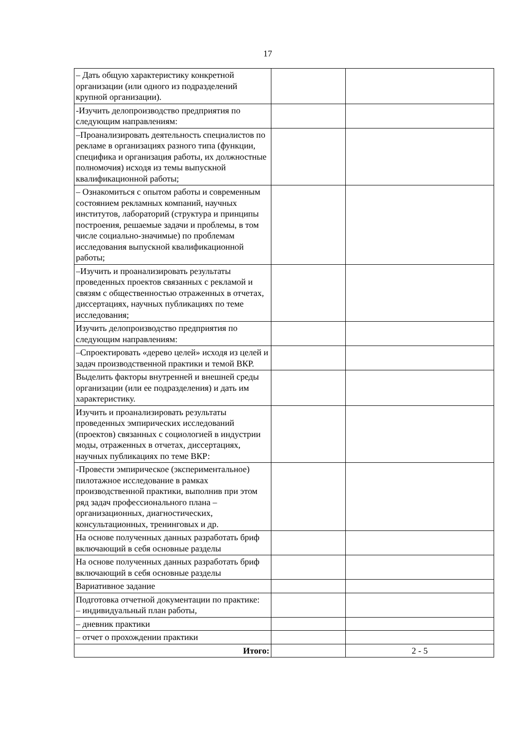17
| – Дать общую характеристику конкретной организации (или одного из подразделений крупной организации). | | |
| -Изучить делопроизводство предприятия по следующим направлениям: | | |
| –Проанализировать деятельность специалистов по рекламе в организациях разного типа (функции, специфика и организация работы, их должностные полномочия) исходя из темы выпускной квалификационной работы; | | |
| – Ознакомиться с опытом работы и современным состоянием рекламных компаний, научных институтов, лабораторий (структура и принципы построения, решаемые задачи и проблемы, в том числе социально-значимые) по проблемам исследования выпускной квалификационной работы; | | |
| –Изучить и проанализировать результаты проведенных проектов связанных с рекламой и связям с общественностью отраженных в отчетах, диссертациях, научных публикациях по теме исследования; | | |
| Изучить делопроизводство предприятия по следующим направлениям: | | |
| –Спроектировать «дерево целей» исходя из целей и задач производственной практики и темой ВКР. | | |
| Выделить факторы внутренней и внешней среды организации (или ее подразделения) и дать им характеристику. | | |
| Изучить и проанализировать результаты проведенных эмпирических исследований (проектов) связанных с социологией в индустрии моды, отраженных в отчетах, диссертациях, научных публикациях по теме ВКР: | | |
| -Провести эмпирическое (экспериментальное) пилотажное исследование в рамках производственной практики, выполнив при этом ряд задач профессионального плана – организационных, диагностических, консультационных, тренинговых и др. | | |
| На основе полученных данных разработать бриф включающий в себя основные разделы | | |
| На основе полученных данных разработать бриф включающий в себя основные разделы | | |
| Вариативное задание | | |
| Подготовка отчетной документации по практике: – индивидуальный план работы, | | |
| – дневник практики | | |
| – отчет о прохождении практики | | |
| Итого: | | 2 - 5 |